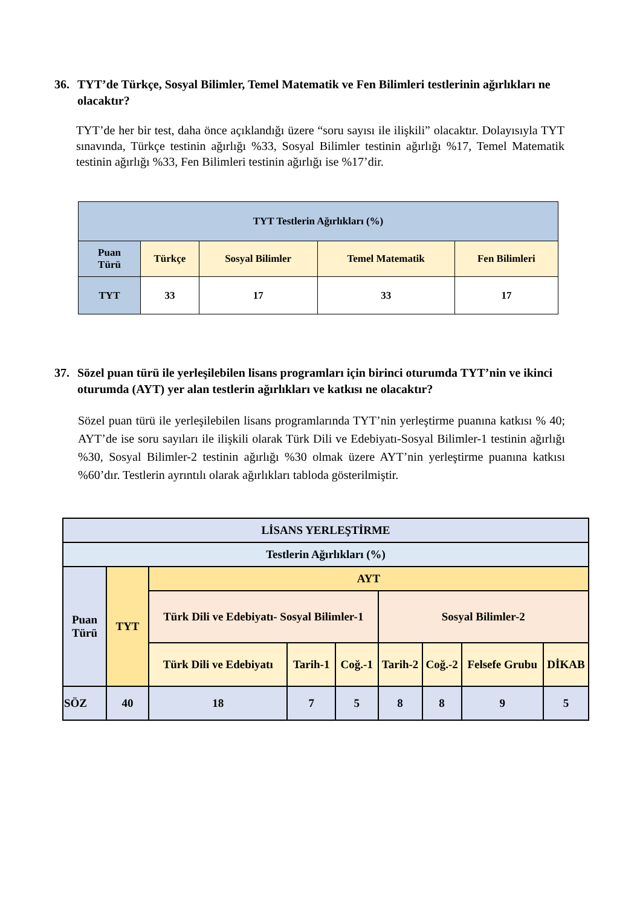36. TYT’de Türkçe, Sosyal Bilimler, Temel Matematik ve Fen Bilimleri testlerinin ağırlıkları ne olacaktır?
TYT’de her bir test, daha önce açıklandığı üzere “soru sayısı ile ilişkili” olacaktır. Dolayısıyla TYT sınavında, Türkçe testinin ağırlığı %33, Sosyal Bilimler testinin ağırlığı %17, Temel Matematik testinin ağırlığı %33, Fen Bilimleri testinin ağırlığı ise %17’dir.
| TYT Testlerin Ağırlıkları (%) | | | | |
| --- | --- | --- | --- | --- |
| Puan Türü | Türkçe | Sosyal Bilimler | Temel Matematik | Fen Bilimleri |
| TYT | 33 | 17 | 33 | 17 |
37. Sözel puan türü ile yerleşilebilen lisans programları için birinci oturumda TYT’nin ve ikinci oturumda (AYT) yer alan testlerin ağırlıkları ve katkısı ne olacaktır?
Sözel puan türü ile yerleşilebilen lisans programlarında TYT’nin yerleştirme puanına katkısı % 40; AYT’de ise soru sayıları ile ilişkili olarak Türk Dili ve Edebiyatı-Sosyal Bilimler-1 testinin ağırlığı %30, Sosyal Bilimler-2 testinin ağırlığı %30 olmak üzere AYT’nin yerleştirme puanına katkısı %60’dır. Testlerin ayrıntılı olarak ağırlıkları tabloda gösterilmiştir.
| LİSANS YERLEŞTİRME | | | | | | | | |
| --- | --- | --- | --- | --- | --- | --- | --- | --- |
| Testlerin Ağırlıkları (%) | | | | | | | | |
| Puan Türü | TYT | AYT | | | | | | |
| | | Türk Dili ve Edebiyatı- Sosyal Bilimler-1 | | | Sosyal Bilimler-2 | | | |
| | | Türk Dili ve Edebiyatı | Tarih-1 | Coğ.-1 | Tarih-2 | Coğ.-2 | Felsefe Grubu | DİKAB |
| SÖZ | 40 | 18 | 7 | 5 | 8 | 8 | 9 | 5 |